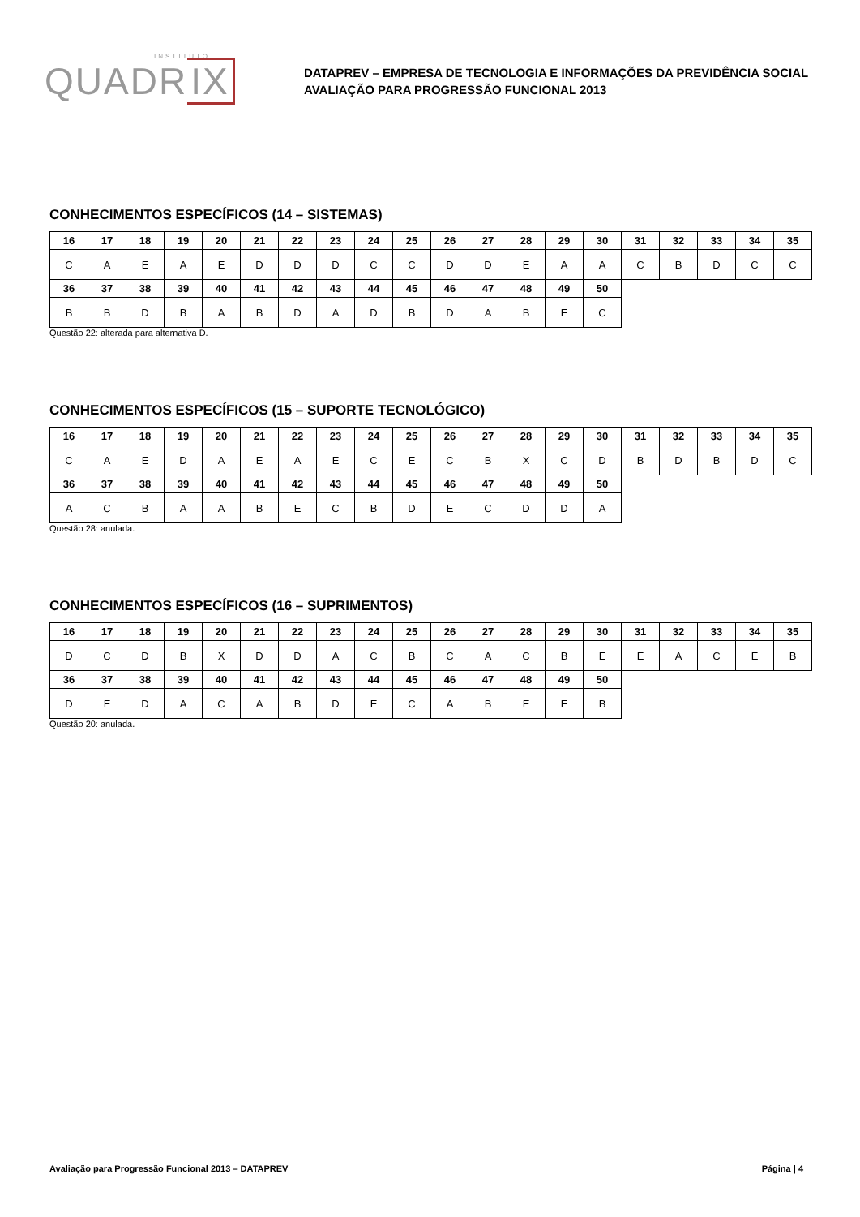INSTITUTO
QUADR IX
DATAPREV – EMPRESA DE TECNOLOGIA E INFORMAÇÕES DA PREVIDÊNCIA SOCIAL
AVALIAÇÃO PARA PROGRESSÃO FUNCIONAL 2013
CONHECIMENTOS ESPECÍFICOS (14 – SISTEMAS)
| 16 | 17 | 18 | 19 | 20 | 21 | 22 | 23 | 24 | 25 | 26 | 27 | 28 | 29 | 30 | 31 | 32 | 33 | 34 | 35 |
| C | A | E | A | E | D | D | D | C | C | D | D | E | A | A | C | B | D | C | C |
| 36 | 37 | 38 | 39 | 40 | 41 | 42 | 43 | 44 | 45 | 46 | 47 | 48 | 49 | 50 | | | | | |
| B | B | D | B | A | B | D | A | D | B | D | A | B | E | C | | | | | |
Questão 22: alterada para alternativa D.
CONHECIMENTOS ESPECÍFICOS (15 – SUPORTE TECNOLÓGICO)
| 16 | 17 | 18 | 19 | 20 | 21 | 22 | 23 | 24 | 25 | 26 | 27 | 28 | 29 | 30 | 31 | 32 | 33 | 34 | 35 |
| C | A | E | D | A | E | A | E | C | E | C | B | X | C | D | B | D | B | D | C |
| 36 | 37 | 38 | 39 | 40 | 41 | 42 | 43 | 44 | 45 | 46 | 47 | 48 | 49 | 50 | | | | | |
| A | C | B | A | A | B | E | C | B | D | E | C | D | D | A | | | | | |
Questão 28: anulada.
CONHECIMENTOS ESPECÍFICOS (16 – SUPRIMENTOS)
| 16 | 17 | 18 | 19 | 20 | 21 | 22 | 23 | 24 | 25 | 26 | 27 | 28 | 29 | 30 | 31 | 32 | 33 | 34 | 35 |
| D | C | D | B | X | D | D | A | C | B | C | A | C | B | E | E | A | C | E | B |
| 36 | 37 | 38 | 39 | 40 | 41 | 42 | 43 | 44 | 45 | 46 | 47 | 48 | 49 | 50 | | | | | |
| D | E | D | A | C | A | B | D | E | C | A | B | E | E | B | | | | | |
Questão 20: anulada.
Avaliação para Progressão Funcional 2013 – DATAPREV Página | 4